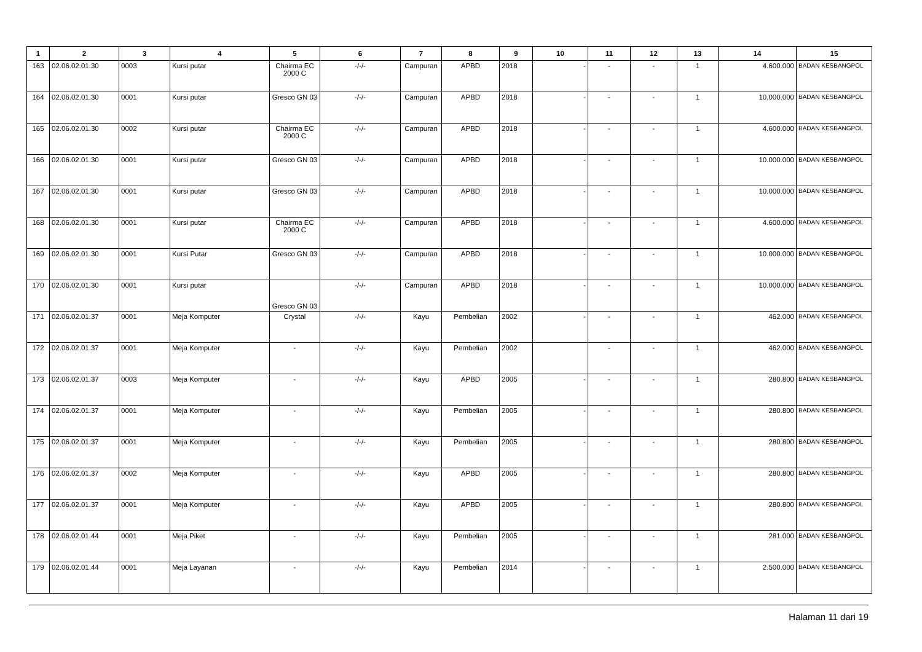| 1 | 2 | 3 | 4 | 5 | 6 | 7 | 8 | 9 | 10 | 11 | 12 | 13 | 14 | 15 |
| --- | --- | --- | --- | --- | --- | --- | --- | --- | --- | --- | --- | --- | --- | --- |
| 163 | 02.06.02.01.30 | 0003 | Kursi putar | Chairma EC 2000 C | -/-/- | Campuran | APBD | 2018 | - | - | - | 1 | 4.600.000 | BADAN KESBANGPOL |
| 164 | 02.06.02.01.30 | 0001 | Kursi putar | Gresco GN 03 | -/-/- | Campuran | APBD | 2018 | - | - | - | 1 | 10.000.000 | BADAN KESBANGPOL |
| 165 | 02.06.02.01.30 | 0002 | Kursi putar | Chairma EC 2000 C | -/-/- | Campuran | APBD | 2018 | - | - | - | 1 | 4.600.000 | BADAN KESBANGPOL |
| 166 | 02.06.02.01.30 | 0001 | Kursi putar | Gresco GN 03 | -/-/- | Campuran | APBD | 2018 | - | - | - | 1 | 10.000.000 | BADAN KESBANGPOL |
| 167 | 02.06.02.01.30 | 0001 | Kursi putar | Gresco GN 03 | -/-/- | Campuran | APBD | 2018 | - | - | - | 1 | 10.000.000 | BADAN KESBANGPOL |
| 168 | 02.06.02.01.30 | 0001 | Kursi putar | Chairma EC 2000 C | -/-/- | Campuran | APBD | 2018 | - | - | - | 1 | 4.600.000 | BADAN KESBANGPOL |
| 169 | 02.06.02.01.30 | 0001 | Kursi Putar | Gresco GN 03 | -/-/- | Campuran | APBD | 2018 | - | - | - | 1 | 10.000.000 | BADAN KESBANGPOL |
| 170 | 02.06.02.01.30 | 0001 | Kursi putar | Gresco GN 03 | -/-/- | Campuran | APBD | 2018 | - | - | - | 1 | 10.000.000 | BADAN KESBANGPOL |
| 171 | 02.06.02.01.37 | 0001 | Meja Komputer | Crystal | -/-/- | Kayu | Pembelian | 2002 | - | - | - | 1 | 462.000 | BADAN KESBANGPOL |
| 172 | 02.06.02.01.37 | 0001 | Meja Komputer | - | -/-/- | Kayu | Pembelian | 2002 | | - | - | 1 | 462.000 | BADAN KESBANGPOL |
| 173 | 02.06.02.01.37 | 0003 | Meja Komputer | - | -/-/- | Kayu | APBD | 2005 | - | - | - | 1 | 280.800 | BADAN KESBANGPOL |
| 174 | 02.06.02.01.37 | 0001 | Meja Komputer | - | -/-/- | Kayu | Pembelian | 2005 | - | - | - | 1 | 280.800 | BADAN KESBANGPOL |
| 175 | 02.06.02.01.37 | 0001 | Meja Komputer | - | -/-/- | Kayu | Pembelian | 2005 | - | - | - | 1 | 280.800 | BADAN KESBANGPOL |
| 176 | 02.06.02.01.37 | 0002 | Meja Komputer | - | -/-/- | Kayu | APBD | 2005 | - | - | - | 1 | 280.800 | BADAN KESBANGPOL |
| 177 | 02.06.02.01.37 | 0001 | Meja Komputer | - | -/-/- | Kayu | APBD | 2005 | - | - | - | 1 | 280.800 | BADAN KESBANGPOL |
| 178 | 02.06.02.01.44 | 0001 | Meja Piket | - | -/-/- | Kayu | Pembelian | 2005 | - | - | - | 1 | 281.000 | BADAN KESBANGPOL |
| 179 | 02.06.02.01.44 | 0001 | Meja Layanan | - | -/-/- | Kayu | Pembelian | 2014 | - | - | - | 1 | 2.500.000 | BADAN KESBANGPOL |
Halaman 11 dari 19